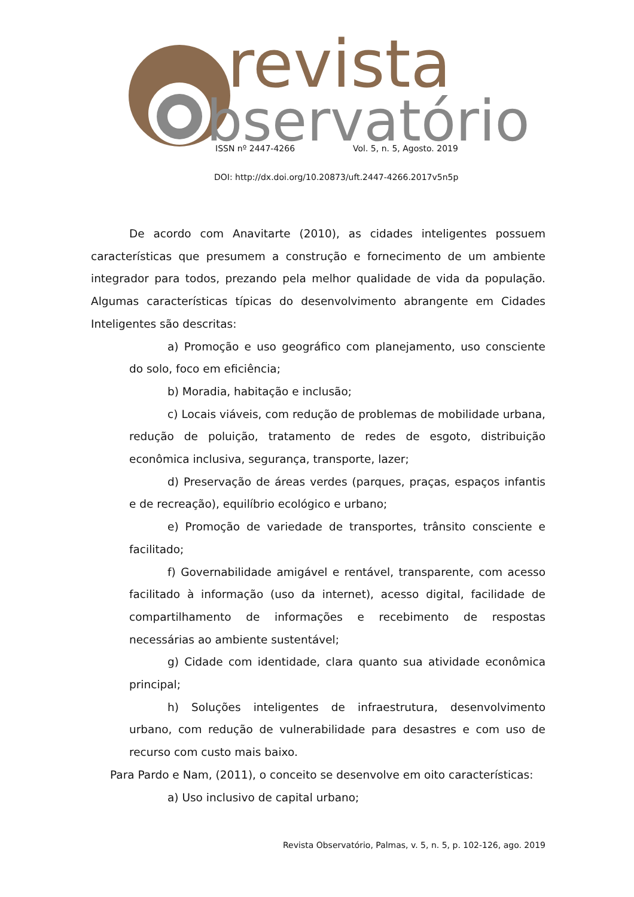revista
bservatório
ISSN nº 2447-4266 Vol. 5, n. 5, Agosto. 2019
DOI: http://dx.doi.org/10.20873/uft.2447-4266.2017v5n5p
De acordo com Anavitarte (2010), as cidades inteligentes possuem características que presumem a construção e fornecimento de um ambiente integrador para todos, prezando pela melhor qualidade de vida da população. Algumas características típicas do desenvolvimento abrangente em Cidades Inteligentes são descritas:
a) Promoção e uso geográfico com planejamento, uso consciente do solo, foco em eficiência;
b) Moradia, habitação e inclusão;
c) Locais viáveis, com redução de problemas de mobilidade urbana, redução de poluição, tratamento de redes de esgoto, distribuição econômica inclusiva, segurança, transporte, lazer;
d) Preservação de áreas verdes (parques, praças, espaços infantis e de recreação), equilíbrio ecológico e urbano;
e) Promoção de variedade de transportes, trânsito consciente e facilitado;
f) Governabilidade amigável e rentável, transparente, com acesso facilitado à informação (uso da internet), acesso digital, facilidade de compartilhamento de informações e recebimento de respostas necessárias ao ambiente sustentável;
g) Cidade com identidade, clara quanto sua atividade econômica principal;
h) Soluções inteligentes de infraestrutura, desenvolvimento urbano, com redução de vulnerabilidade para desastres e com uso de recurso com custo mais baixo.
Para Pardo e Nam, (2011), o conceito se desenvolve em oito características:
a) Uso inclusivo de capital urbano;
Revista Observatório, Palmas, v. 5, n. 5, p. 102-126, ago. 2019